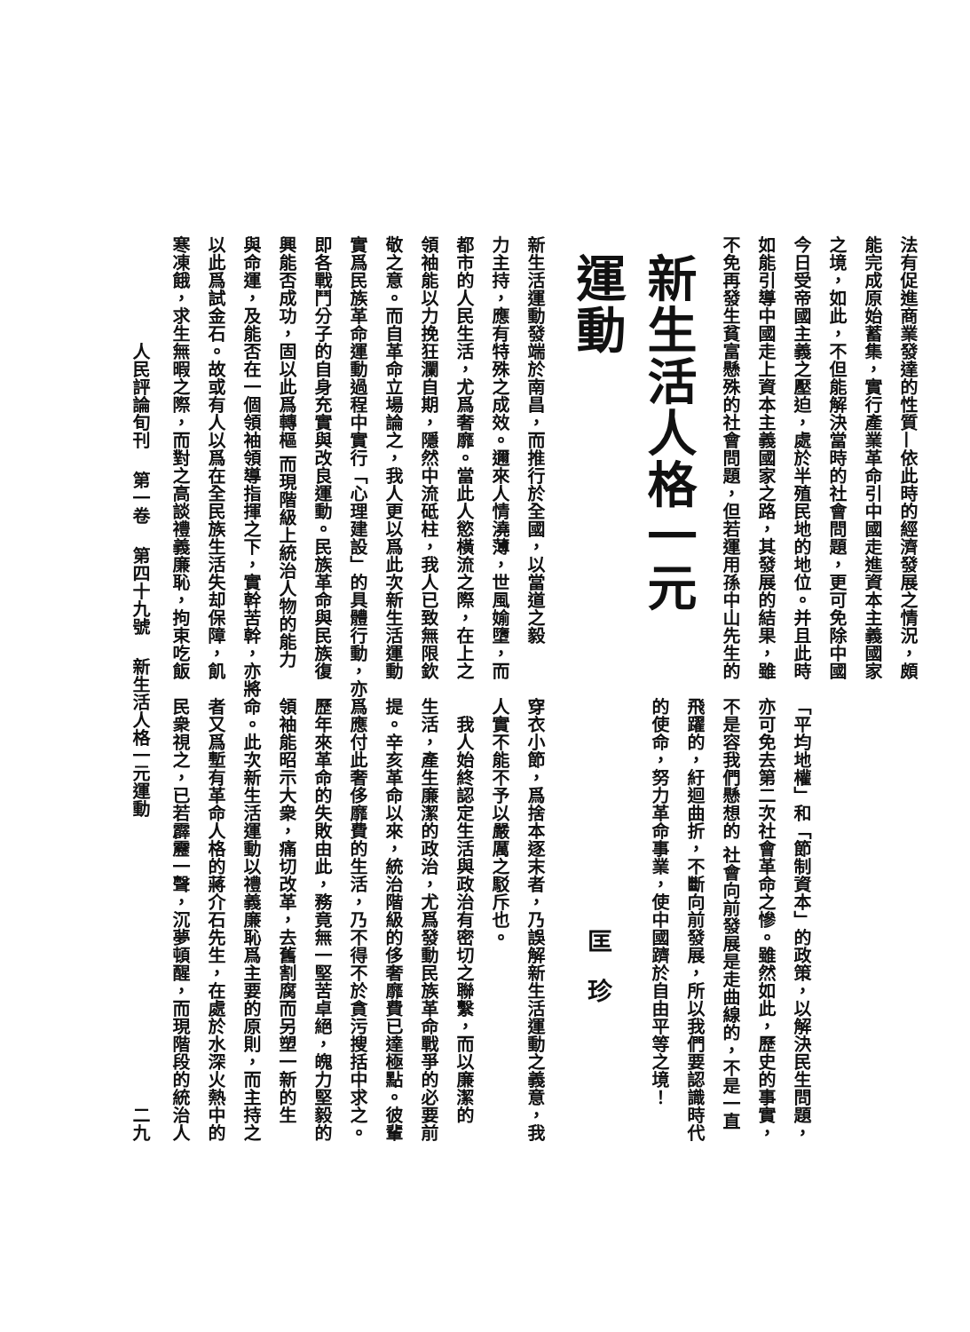法有促進商業發達的性質—依此時的經濟發展之情況，頗
能完成原始蓄集，實行產業革命引中國走進資本主義國家
之境，如此，不但能解決當時的社會問題，更可免除中國
今日受帝國主義之壓迫，處於半殖民地的地位。并且此時
如能引導中國走上資本主義國家之路，其發展的結果，雖
不免再發生貧富懸殊的社會問題，但若運用孫中山先生的
新生活人格一元運動
新生活運動發端於南昌，而推行於全國，以當道之毅
力主持，應有特殊之成效。邇來人情澆薄，世風媮墮，而
都市的人民生活，尤爲奢靡。當此人慾橫流之際，在上之
領袖能以力挽狂瀾自期，隱然中流砥柱，我人已致無限欽
敬之意。而自革命立場論之，我人更以爲此次新生活運動
實爲民族革命運動過程中實行「心理建設」的具體行動，亦
即各戰鬥分子的自身充實與改良運動。民族革命與民族復
興能否成功，固以此爲轉樞 而現階級上統治人物的能力
與命運，及能否在一個領袖領導指揮之下，實幹苦幹，亦將
以此爲試金石。故或有人以爲在全民族生活失却保障，飢
寒凍餓，求生無暇之際，而對之高談禮義廉恥，拘束吃飯
「平均地權」和「節制資本」的政策，以解決民生問題，
亦可免去第二次社會革命之慘。雖然如此，歷史的事實，
不是容我們懸想的 社會向前發展是走曲線的，不是一直
飛躍的，紆迴曲折，不斷向前發展，所以我們要認識時代
的使命，努力革命事業，使中國躋於自由平等之境！
匡珍
穿衣小節，爲捨本逐末者，乃誤解新生活運動之義意，我
人實不能不予以嚴厲之駁斥也。
　我人始終認定生活與政治有密切之聯繫，而以廉潔的
生活，產生廉潔的政治，尤爲發動民族革命戰爭的必要前
提。辛亥革命以來，統治階級的侈奢靡費已達極點。彼輩
爲應付此奢侈靡費的生活，乃不得不於貪污搜括中求之。
歷年來革命的失敗由此，務竟無一堅苦卓絕，魄力堅毅的
領袖能昭示大衆，痛切改革，去舊割腐而另塑一新的生
命。此次新生活運動以禮義廉恥爲主要的原則，而主持之
者又爲塹有革命人格的蔣介石先生，在處於水深火熱中的
民衆視之，已若霹靂一聲，沉夢頓醒，而現階段的統治人
人民評論旬刊 第一卷 第四十九號 新生活人格一元運動 二九